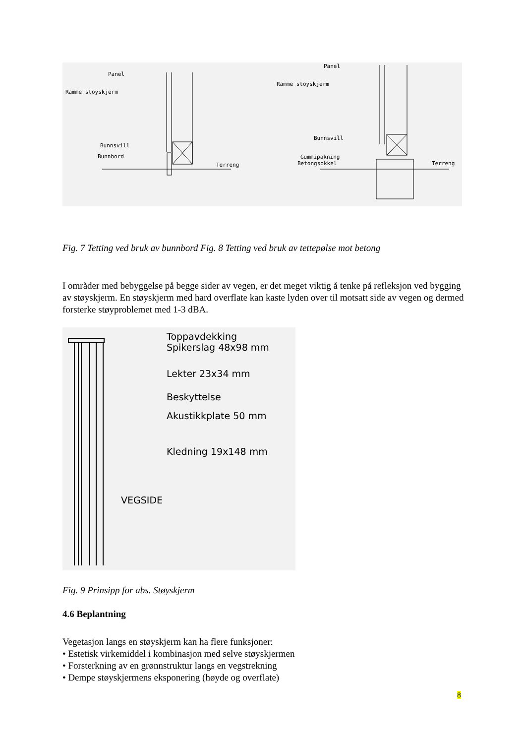Panel
Ramme stoyskjerm
Bunnsvill
Bunnbord
Terreng
Panel
Ramme stoyskjerm
Bunnsvill
Gummipakning
Betongsokkel
Terreng
Fig. 7 Tetting ved bruk av bunnbord Fig. 8 Tetting ved bruk av tettepølse mot betong
I områder med bebyggelse på begge sider av vegen, er det meget viktig å tenke på refleksjon ved bygging av støyskjerm. En støyskjerm med hard overflate kan kaste lyden over til motsatt side av vegen og dermed forsterke støyproblemet med 1-3 dBA.
Toppavdekking
Spikerslag 48x98 mm
Lekter 23x34 mm
Beskyttelse
Akustikkplate 50 mm
Kledning 19x148 mm
VEGSIDE
Fig. 9 Prinsipp for abs. Støyskjerm
4.6 Beplantning
Vegetasjon langs en støyskjerm kan ha flere funksjoner:
• Estetisk virkemiddel i kombinasjon med selve støyskjermen
• Forsterkning av en grønnstruktur langs en vegstrekning
• Dempe støyskjermens eksponering (høyde og overflate)
8